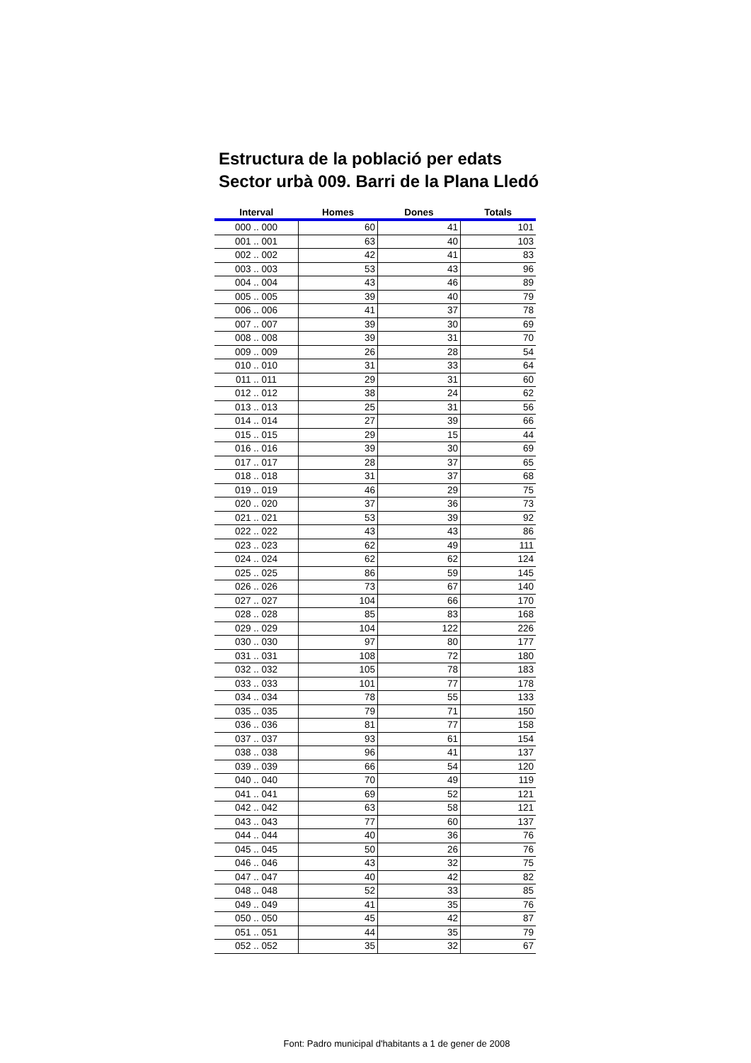Estructura de la població per edats
Sector urbà 009. Barri de la Plana Lledó
| Interval | Homes | Dones | Totals |
| --- | --- | --- | --- |
| 000 .. 000 | 60 | 41 | 101 |
| 001 .. 001 | 63 | 40 | 103 |
| 002 .. 002 | 42 | 41 | 83 |
| 003 .. 003 | 53 | 43 | 96 |
| 004 .. 004 | 43 | 46 | 89 |
| 005 .. 005 | 39 | 40 | 79 |
| 006 .. 006 | 41 | 37 | 78 |
| 007 .. 007 | 39 | 30 | 69 |
| 008 .. 008 | 39 | 31 | 70 |
| 009 .. 009 | 26 | 28 | 54 |
| 010 .. 010 | 31 | 33 | 64 |
| 011 .. 011 | 29 | 31 | 60 |
| 012 .. 012 | 38 | 24 | 62 |
| 013 .. 013 | 25 | 31 | 56 |
| 014 .. 014 | 27 | 39 | 66 |
| 015 .. 015 | 29 | 15 | 44 |
| 016 .. 016 | 39 | 30 | 69 |
| 017 .. 017 | 28 | 37 | 65 |
| 018 .. 018 | 31 | 37 | 68 |
| 019 .. 019 | 46 | 29 | 75 |
| 020 .. 020 | 37 | 36 | 73 |
| 021 .. 021 | 53 | 39 | 92 |
| 022 .. 022 | 43 | 43 | 86 |
| 023 .. 023 | 62 | 49 | 111 |
| 024 .. 024 | 62 | 62 | 124 |
| 025 .. 025 | 86 | 59 | 145 |
| 026 .. 026 | 73 | 67 | 140 |
| 027 .. 027 | 104 | 66 | 170 |
| 028 .. 028 | 85 | 83 | 168 |
| 029 .. 029 | 104 | 122 | 226 |
| 030 .. 030 | 97 | 80 | 177 |
| 031 .. 031 | 108 | 72 | 180 |
| 032 .. 032 | 105 | 78 | 183 |
| 033 .. 033 | 101 | 77 | 178 |
| 034 .. 034 | 78 | 55 | 133 |
| 035 .. 035 | 79 | 71 | 150 |
| 036 .. 036 | 81 | 77 | 158 |
| 037 .. 037 | 93 | 61 | 154 |
| 038 .. 038 | 96 | 41 | 137 |
| 039 .. 039 | 66 | 54 | 120 |
| 040 .. 040 | 70 | 49 | 119 |
| 041 .. 041 | 69 | 52 | 121 |
| 042 .. 042 | 63 | 58 | 121 |
| 043 .. 043 | 77 | 60 | 137 |
| 044 .. 044 | 40 | 36 | 76 |
| 045 .. 045 | 50 | 26 | 76 |
| 046 .. 046 | 43 | 32 | 75 |
| 047 .. 047 | 40 | 42 | 82 |
| 048 .. 048 | 52 | 33 | 85 |
| 049 .. 049 | 41 | 35 | 76 |
| 050 .. 050 | 45 | 42 | 87 |
| 051 .. 051 | 44 | 35 | 79 |
| 052 .. 052 | 35 | 32 | 67 |
Font: Padro municipal d'habitants a 1 de gener de 2008